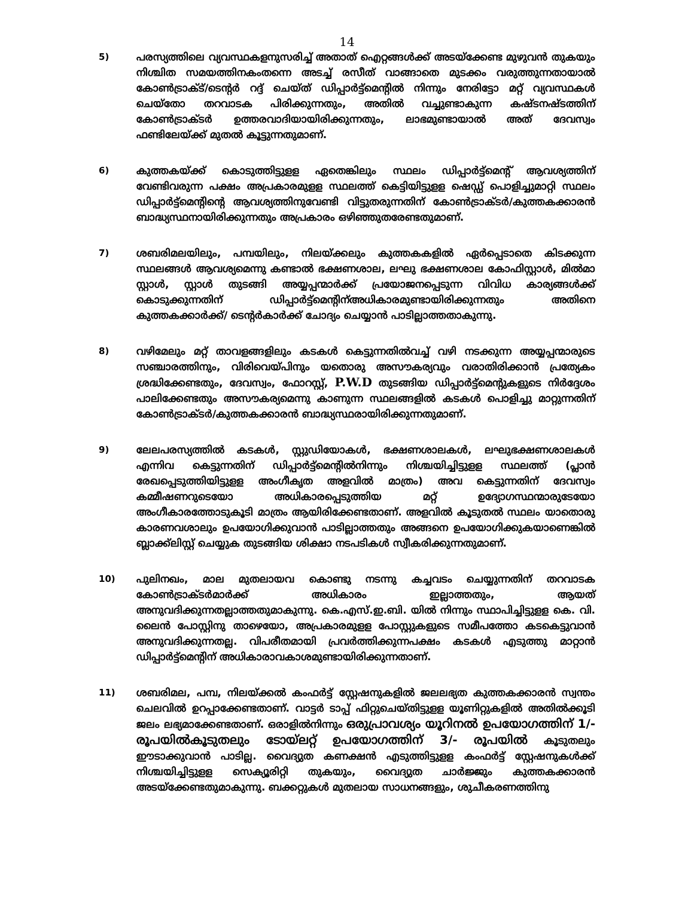14
5) പരസ്യത്തിലെ വ്യവസ്ഥകളനുസരിച്ച് അതാത് ഐറ്റങ്ങൾക്ക് അടയ്ക്കേണ്ട മുഴുവൻ തുകയും നിശ്ചിത സമയത്തിനകംതന്നെ അടച്ച് രസീത് വാങ്ങാതെ മുടക്കം വരുത്തുന്നതായാൽ കോൺട്രാക്ട്/ടെന്റർ റദ്ദ് ചെയ്ത് ഡിപ്പാർട്ട്മെന്റിൽ നിന്നും നേരിട്ടോ മറ്റ് വ്യവസ്ഥകൾ ചെയ്തോ തറവാടക പിരിക്കുന്നതും, അതിൽ വച്ചുണ്ടാകുന്ന കഷ്ടനഷ്ടത്തിന് കോൺട്രാക്ടർ ഉത്തരവാദിയായിരിക്കുന്നതും, ലാഭമുണ്ടായാൽ അത് ദേവസ്വം ഫണ്ടിലേയ്ക്ക് മുതൽ കൂട്ടുന്നതുമാണ്.
6) കുത്തകയ്ക്ക് കൊടുത്തിട്ടുളള ഏതെങ്കിലും സ്ഥലം ഡിപ്പാർട്ട്മെന്റ് ആവശ്യത്തിന് വേണ്ടിവരുന്ന പക്ഷം അപ്രകാരമുളള സ്ഥലത്ത് കെട്ടിയിട്ടുളള ഷെഡ്ഡ് പൊളിച്ചുമാറ്റി സ്ഥലം ഡിപ്പാർട്ട്മെന്റിന്റെ ആവശ്യത്തിനുവേണ്ടി വിട്ടുതരുന്നതിന് കോൺട്രാക്ടർ/കുത്തകക്കാരൻ ബാദ്ധ്യസ്ഥനായിരിക്കുന്നതും അപ്രകാരം ഒഴിഞ്ഞുതരേണ്ടതുമാണ്.
7) ശബരിമലയിലും, പമ്പയിലും, നിലയ്ക്കലും കുത്തകകളിൽ ഏർപ്പെടാതെ കിടക്കുന്ന സ്ഥലങ്ങൾ ആവശ്യമെന്നു കണ്ടാൽ ഭക്ഷണശാല, ലഘു ഭക്ഷണശാല കോഫിസ്റ്റാൾ, മിൽമാ സ്റ്റാൾ, സ്റ്റാൾ തുടങ്ങി അയ്യപ്പന്മാർക്ക് പ്രയോജനപ്പെടുന്ന വിവിധ കാര്യങ്ങൾക്ക് കൊടുക്കുന്നതിന് ഡിപ്പാർട്ട്മെന്റിന്അധികാരമുണ്ടായിരിക്കുന്നതും അതിനെ കുത്തകക്കാർക്ക്/ ടെന്റർകാർക്ക് ചോദ്യം ചെയ്യാൻ പാടില്ലാത്തതാകുന്നു.
8) വഴിമേലും മറ്റ് താവളങ്ങളിലും കടകൾ കെട്ടുന്നതിൽവച്ച് വഴി നടക്കുന്ന അയ്യപ്പന്മാരുടെ സഞ്ചാരത്തിനും, വിരിവെയ്പിനും യതൊരു അസൗകര്യവും വരാതിരിക്കാൻ പ്രത്യേകം ശ്രദ്ധിക്കേണ്ടതും, ദേവസ്വം, ഫോറസ്റ്റ്, P.W.D തുടങ്ങിയ ഡിപ്പാർട്ട്മെന്റുകളുടെ നിർദ്ദേശം പാലിക്കേണ്ടതും അസൗകര്യമെന്നു കാണുന്ന സ്ഥലങ്ങളിൽ കടകൾ പൊളിച്ചു മാറ്റുന്നതിന് കോൺട്രാക്ടർ/കുത്തകക്കാരൻ ബാദ്ധ്യസ്ഥരായിരിക്കുന്നതുമാണ്.
9) ലേലപരസ്യത്തിൽ കടകൾ, സ്റ്റുഡിയോകൾ, ഭക്ഷണശാലകൾ, ലഘുഭക്ഷണശാലകൾ എന്നിവ കെട്ടുന്നതിന് ഡിപ്പാർട്ട്മെന്റിൽനിന്നും നിശ്ചയിച്ചിട്ടുളള സ്ഥലത്ത് (പ്ലാൻ രേഖപ്പെടുത്തിയിട്ടുളള അംഗീകൃത അളവിൽ മാത്രം) അവ കെട്ടുന്നതിന് ദേവസ്വം കമ്മീഷണറുടെയോ അധികാരപ്പെടുത്തിയ മറ്റ് ഉദ്യോഗസ്ഥന്മാരുടേയോ അംഗീകാരത്തോടുകൂടി മാത്രം ആയിരിക്കേണ്ടതാണ്. അളവിൽ കൂടുതൽ സ്ഥലം യാതൊരു കാരണവശാലും ഉപയോഗിക്കുവാൻ പാടില്ലാത്തതും അങ്ങനെ ഉപയോഗിക്കുകയാണെങ്കിൽ ബ്ലാക്ക്‌ലിസ്റ്റ് ചെയ്യുക തുടങ്ങിയ ശിക്ഷാ നടപടികൾ സ്വീകരിക്കുന്നതുമാണ്.
10) പുലിനഖം, മാല മുതലായവ കൊണ്ടു നടന്നു കച്ചവടം ചെയ്യുന്നതിന് തറവാടക കോൺട്രാക്ടർമാർക്ക് അധികാരം ഇല്ലാത്തതും, ആയത് അനുവദിക്കുന്നതല്ലാത്തതുമാകുന്നു. കെ.എസ്.ഇ.ബി. യിൽ നിന്നും സ്ഥാപിച്ചിട്ടുളള കെ. വി. ലൈൻ പോസ്റ്റിനു താഴെയോ, അപ്രകാരമുളള പോസ്റ്റുകളുടെ സമീപത്തോ കടകെട്ടുവാൻ അനുവദിക്കുന്നതല്ല. വിപരീതമായി പ്രവർത്തിക്കുന്നപക്ഷം കടകൾ എടുത്തു മാറ്റാൻ ഡിപ്പാർട്ട്മെന്റിന് അധികാരാവകാശമുണ്ടായിരിക്കുന്നതാണ്.
11) ശബരിമല, പമ്പ, നിലയ്ക്കൽ കംഫർട്ട് സ്റ്റേഷനുകളിൽ ജലലഭ്യത കുത്തകക്കാരൻ സ്വന്തം ചെലവിൽ ഉറപ്പാക്കേണ്ടതാണ്. വാട്ടർ ടാപ്പ് ഫിറ്റുചെയ്തിട്ടുളള യൂണിറ്റുകളിൽ അതിൽക്കൂടി ജലം ലഭ്യമാക്കേണ്ടതാണ്. ഒരാളിൽനിന്നും ഒരുപ്രാവശ്യം യൂറിനൽ ഉപയോഗത്തിന് 1/- രൂപയിൽകൂടുതലും ടോയ്‌ലറ്റ് ഉപയോഗത്തിന് 3/- രൂപയിൽ കൂടുതലും ഈടാക്കുവാൻ പാടില്ല. വൈദ്യുത കണക്ഷൻ എടുത്തിട്ടുളള കംഫർട്ട് സ്റ്റേഷനുകൾക്ക് നിശ്ചയിച്ചിട്ടുളള സെക്യൂരിറ്റി തുകയും, വൈദ്യുത ചാർജ്ജും കുത്തകക്കാരൻ അടയ്ക്കേണ്ടതുമാകുന്നു. ബക്കറ്റുകൾ മുതലായ സാധനങ്ങളും, ശുചീകരണത്തിനു